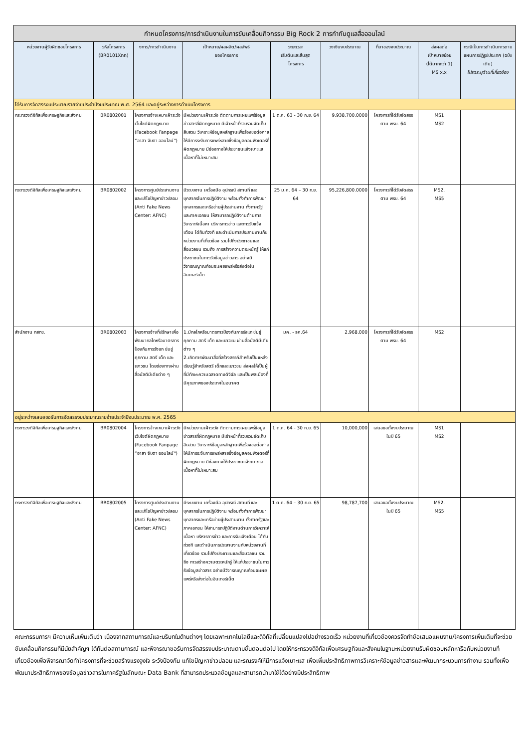| กำหนดโครงการ/การดำเนินงานในการขับเคลื่อนกิจกรรม Big Rock 2 การกำกับดูแลสื่อออนไลน์ | | | | | | | | |
| หน่วยงานผู้รับผิดชอบโครงการ | รหัสโครงการ (BR0101Xnn) | งการ/การดำเนินงาน | เป้าหมาย/ผลผลิต/ผลลัพธ์ ของโครงการ | ระยะเวลา เริ่มต้นและสิ้นสุด โครงการ | วงเงินงบประมาณ | ที่มาของงบประมาณ | ส่งผลต่อ เป้าหมายย่อย (ได้มากกว่า 1) MS x.x | กรณีเป็นการดำเนินการตามแผนการปฏิรูปประเทศ (ฉบับเดิม) โปรดระบุด้านที่เกี่ยวข้อง |
| ได้รับการจัดสรรงบประมาณรายจ่ายประจำปีงบประมาณ พ.ศ. 2564 และอยู่ระหว่างการดำเนินโครงการ | | | | | | | | |
| กระทรวงดิจิทัลเพื่อเศรษฐกิจและสังคม | BR0802001 | โครงการจ้างเหมาเฝ้าระวังเว็บไซต์ผิดกฎหมาย (Facebook Fanpage “อาสา จับตา ออนไลน์") | มีหน่วยงานเฝ้าระวัง ติดตามการเผยแพร่ข้อมูลข่าวสารที่ผิดกฎหมาย มีเจ้าหน้าที่รวบรวมจัดเก็บ สืบสวน วิเคราะห์ข้อมูลหลักฐานเพื่อร้องขอต่อศาลให้มีการระงับการแพร่หลายซึ่งข้อมูลคอมพิวเตอร์ที่ผิดกฎหมาย มีช่องทางให้ประชาชนแจ้งเบาะแส เนื้อหาที่ไม่เหมาะสม | 1 ต.ค. 63 - 30 ก.ย. 64 | 9,938,700.0000 | โครงการที่ได้รับจัดสรร ตาม พรบ. 64 | MS1 MS2 | |
| กระทรวงดิจิทัลเพื่อเศรษฐกิจและสังคม | BR0802002 | โครงการศูนย์ประสานงานและแก้ไขปัญหาข่าวปลอม (Anti Fake News Center: AFNC) | มีระบบงาน เครื่องมือ อุปกรณ์ สถานที่ และบุคลากรในการปฏิบัติงาน พร้อมทั้งทำการพัฒนาบุคลากรและเครือข่ายผู้ประสานงาน ทั้งภาครัฐ และภาคเอกชน ให้สามารถปฏิบัติงานด้านการวิเคราะห์เนื้อหา บริหารการข่าว และการรับแจ้งเตือน ได้ทันท่วงที และดำเนินการประสานงานกับหน่วยงานที่เกี่ยวข้อง รวมไปถึงประชาชนและสื่อมวลชน รวมถึง การสร้างความตระหนักรู้ ให้แก่ประชาชนในการรับข้อมูลข่าวสาร อย่างมีวิจารณญาณก่อนจะเผยแพร่หรือส่งต่อในอินเทอร์เน็ต | 25 ม.ค. 64 – 30 ก.ย. 64 | 95,226,800.0000 | โครงการที่ได้รับจัดสรร ตาม พรบ. 64 | MS2, MS5 | |
| สำนักงาน กสทช. | BR0802003 | โครงการจ้างที่ปรึกษาเพื่อพัฒนากลไกหรือมาตรการป้องกันการรังแก ข่มขู่ คุกคาม สตรี เด็ก และเยาวชน โดยช่องทางผ่านสื่อมัลติมีเดียต่าง ๆ | 1.มีกลไกหรือมาตรการป้องกันการรังแก ข่มขู่คุกคาม สตรี เด็ก และเยาวชน ผ่านสื่อมัลติมีเดียต่าง ๆ 2.เกิดการพัฒนาสื่อที่สร้างสรรค์สำหรับเป็นแหล่งเรียนรู้สำหรับสตรี เด็กและเยาวชน ส่งผลให้เป็นผู้ที่มีทักษะความฉลาดทางดิจิจัล และเป็นพลเมืองที่มีคุณภาพของประเทศในอนาคต | มค. - ธค.64 | 2,968,000 | โครงการที่ได้รับจัดสรร ตาม พรบ. 64 | MS2 | |
| อยู่ระหว่างเสนอขอรับการจัดสรรงบประมาณรายจ่ายประจำปีงบประมาณ พ.ศ. 2565 | | | | | | | | |
| กระทรวงดิจิทัลเพื่อเศรษฐกิจและสังคม | BR0802004 | โครงการจ้างเหมาเฝ้าระวังเว็บไซต์ผิดกฎหมาย (Facebook Fanpage “อาสา จับตา ออนไลน์") | มีหน่วยงานเฝ้าระวัง ติดตามการเผยแพร่ข้อมูลข่าวสารที่ผิดกฎหมาย มีเจ้าหน้าที่รวบรวมจัดเก็บ สืบสวน วิเคราะห์ข้อมูลหลักฐานเพื่อร้องขอต่อศาลให้มีการระงับการแพร่หลายซึ่งข้อมูลคอมพิวเตอร์ที่ผิดกฎหมาย มีช่องทางให้ประชาชนแจ้งเบาะแส เนื้อหาที่ไม่เหมาะสม | 1 ต.ค. 64 - 30 ก.ย. 65 | 10,000,000 | เสนอขอตั้งงบประมาณ ในปี 65 | MS1 MS2 | |
| กระทรวงดิจิทัลเพื่อเศรษฐกิจและสังคม | BR0802005 | โครงการศูนย์ประสานงานและแก้ไขปัญหาข่าวปลอม (Anti Fake News Center: AFNC) | มีระบบงาน เครื่องมือ อุปกรณ์ สถานที่ และบุคลากรในการปฏิบัติงาน พร้อมทั้งทำการพัฒนาบุคลากรและเครือข่ายผู้ประสานงาน ทั้งภาครัฐและภาคเอกชน ให้สามารถปฏิบัติงานด้านการวิเคราะห์เนื้อหา บริหารการข่าว และการรับแจ้งเตือน ได้ทันท่วงที และดำเนินการประสานงานกับหน่วยงานที่เกี่ยวข้อง รวมไปถึงประชาชนและสื่อมวลชน รวมถึง การสร้างความตระหนักรู้ ให้แก่ประชาชนในการรับข้อมูลข่าวสาร อย่างมีวิจารณญาณก่อนจะเผยแพร่หรือส่งต่อในอินเทอร์เน็ต | 1 ต.ค. 64 – 30 ก.ย. 65 | 98,787,700 | เสนอขอตั้งงบประมาณ ในปี 65 | MS2, MS5 | |
คณะกรรมการฯ มีความเห็นเพิ่มเติมว่า เนื่องจากสถานการณ์และบริบทในด้านต่างๆ โดยเฉพาะเทคโนโลยีและดิจิทัลที่เปลี่ยนแปลงไปอย่างรวดเร็ว หน่วยงานที่เกี่ยวข้องควรจัดทำข้อเสนอแผนงาน/โครงการเพิ่มเติมที่จะช่วยขับเคลื่อนกิจกรรมที่มีนัยสำคัญฯ ได้ทันต่อสถานการณ์ และพิจารณาขอรับการจัดสรรงบประมาณตามขั้นตอนต่อไป โดยให้กระทรวงดิจิทัลเพื่อเศรษฐกิจและสังคมในฐานะหน่วยงานรับผิดชอบหลักหารือกับหน่วยงานที่เกี่ยวข้องเพื่อพิจารณาจัดทำโครงการที่จะช่วยสร้างแรงจูงใจ ระวังป้องกัน แก้ไขปัญหาข่าวปลอม และรณรงค์ให้มีการแจ้งเบาะแส เพื่อเพิ่มประสิทธิภาพการวิเคราะห์ข้อมูลข่าวสารและพัฒนากระบวนการทำงาน รวมทั้งเพื่อพัฒนาประสิทธิภาพของข้อมูลข่าวสารในภาครัฐในลักษณะ Data Bank ที่สามารถประมวลข้อมูลและสามารถนำมาใช้ได้อย่างมีประสิทธิภาพ